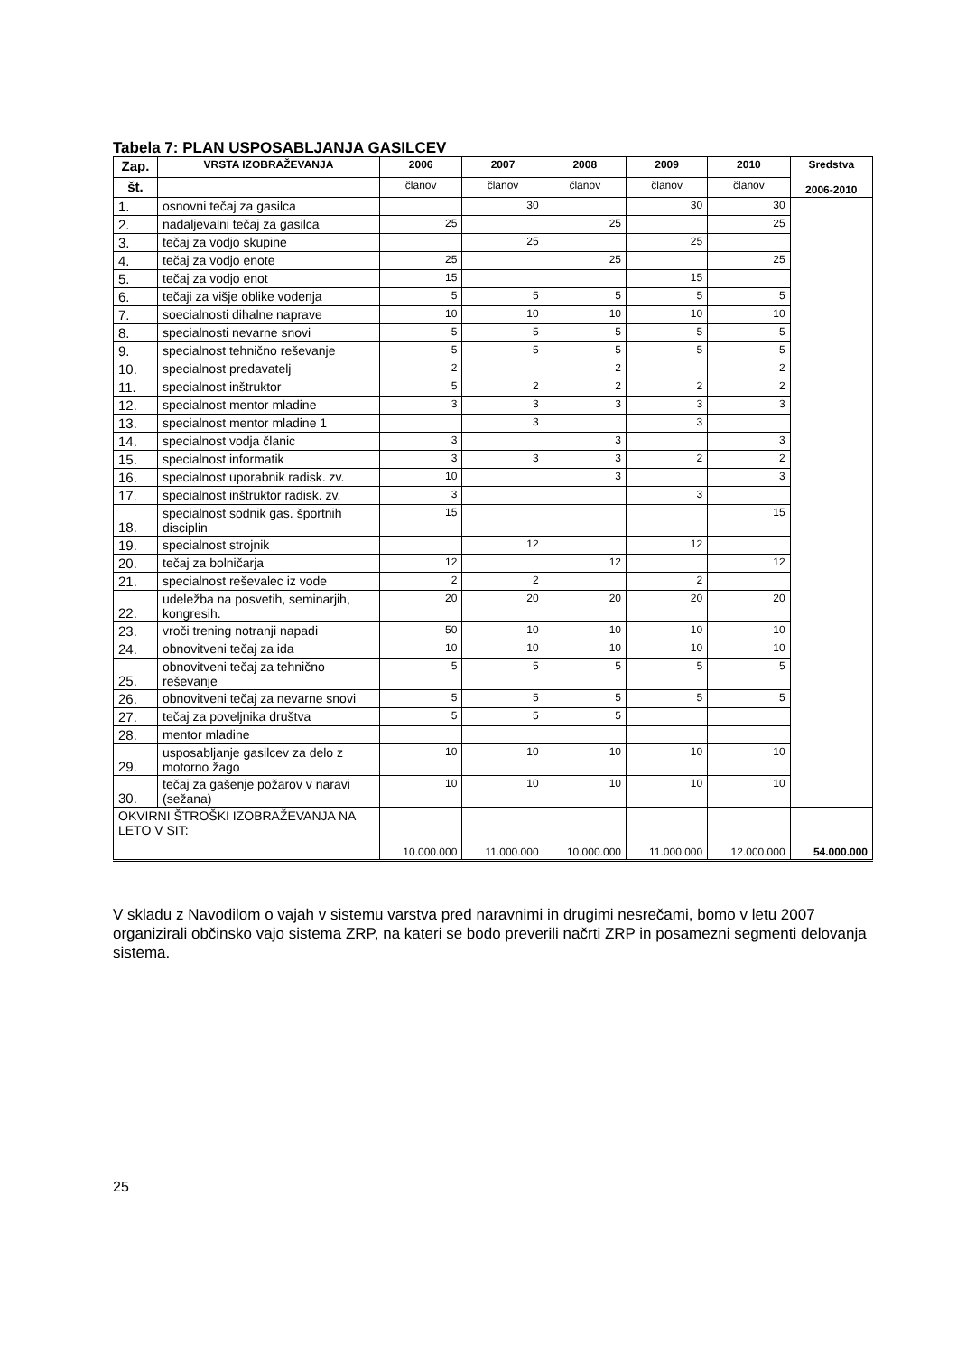Tabela 7: PLAN USPOSABLJANJA GASILCEV
| Zap. | VRSTA IZOBRAŽEVANJA | 2006 | 2007 | 2008 | 2009 | 2010 | Sredstva 2006-2010 |
| --- | --- | --- | --- | --- | --- | --- | --- |
| št. | | članov | članov | članov | članov | članov | |
| 1. | osnovni tečaj za gasilca | | 30 | | 30 | 30 | |
| 2. | nadaljevalni tečaj za gasilca | 25 | | 25 | | 25 | |
| 3. | tečaj za vodjo skupine | | 25 | | 25 | | |
| 4. | tečaj za vodjo enote | 25 | | 25 | | 25 | |
| 5. | tečaj za vodjo enot | 15 | | | 15 | | |
| 6. | tečaji za višje oblike vodenja | 5 | 5 | 5 | 5 | 5 | |
| 7. | soecialnosti dihalne naprave | 10 | 10 | 10 | 10 | 10 | |
| 8. | specialnosti nevarne snovi | 5 | 5 | 5 | 5 | 5 | |
| 9. | specialnost tehnično reševanje | 5 | 5 | 5 | 5 | 5 | |
| 10. | specialnost predavatelj | 2 | | 2 | | 2 | |
| 11. | specialnost inštruktor | 5 | 2 | 2 | 2 | 2 | |
| 12. | specialnost mentor mladine | 3 | 3 | 3 | 3 | 3 | |
| 13. | specialnost mentor mladine 1 | | 3 | | 3 | | |
| 14. | specialnost vodja članic | 3 | | 3 | | 3 | |
| 15. | specialnost informatik | 3 | 3 | 3 | 2 | 2 | |
| 16. | specialnost uporabnik radisk. zv. | 10 | | 3 | | 3 | |
| 17. | specialnost inštruktor radisk. zv. | 3 | | | 3 | | |
| 18. | specialnost sodnik gas. športnih disciplin | 15 | | | | 15 | |
| 19. | specialnost strojnik | | 12 | | 12 | | |
| 20. | tečaj za bolničarja | 12 | | 12 | | 12 | |
| 21. | specialnost reševalec iz vode | 2 | 2 | | 2 | | |
| 22. | udeležba na posvetih, seminarjih, kongresih. | 20 | 20 | 20 | 20 | 20 | |
| 23. | vroči trening notranji napadi | 50 | 10 | 10 | 10 | 10 | |
| 24. | obnovitveni tečaj za ida | 10 | 10 | 10 | 10 | 10 | |
| 25. | obnovitveni tečaj za tehnično reševanje | 5 | 5 | 5 | 5 | 5 | |
| 26. | obnovitveni tečaj za nevarne snovi | 5 | 5 | 5 | 5 | 5 | |
| 27. | tečaj za poveljnika društva | 5 | 5 | 5 | | | |
| 28. | mentor mladine | | | | | | |
| 29. | usposabljanje gasilcev za delo z motorno žago | 10 | 10 | 10 | 10 | 10 | |
| 30. | tečaj za gašenje požarov v naravi (sežana) | 10 | 10 | 10 | 10 | 10 | |
| OKVIRNI ŠTROŠKI IZOBRAŽEVANJA NA LETO V SIT: | | 10.000.000 | 11.000.000 | 10.000.000 | 11.000.000 | 12.000.000 | 54.000.000 |
V skladu z Navodilom o vajah v sistemu varstva pred naravnimi in drugimi nesrečami, bomo v letu 2007 organizirali občinsko vajo sistema ZRP, na kateri se bodo preverili načrti ZRP in posamezni segmenti delovanja sistema.
25